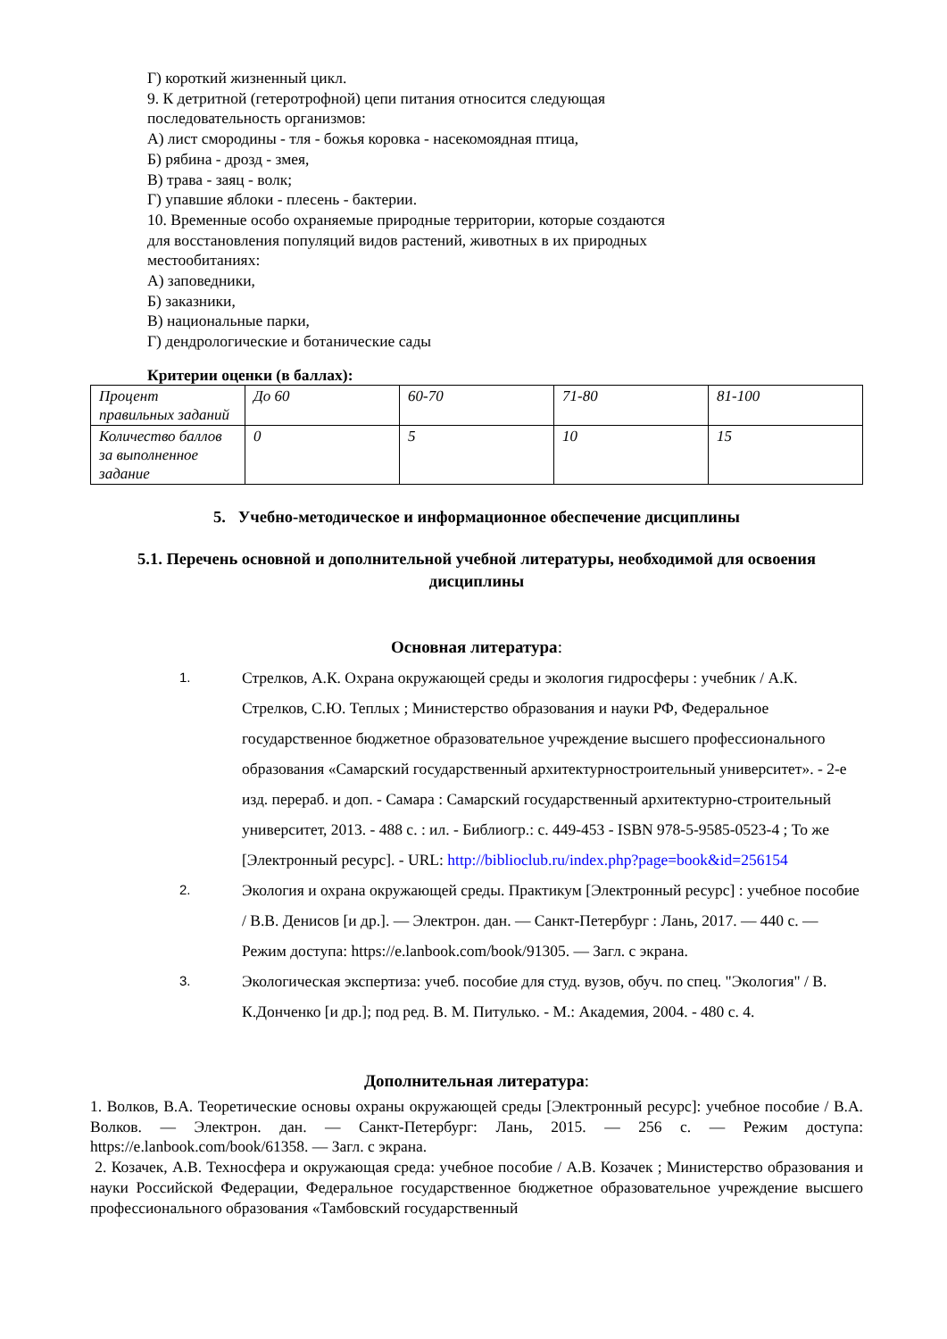Г) короткий жизненный цикл.
9. К детритной (гетеротрофной) цепи питания относится следующая
последовательность организмов:
А) лист смородины - тля - божья коровка - насекомоядная птица,
Б) рябина - дрозд - змея,
В) трава - заяц - волк;
Г) упавшие яблоки - плесень - бактерии.
10. Временные особо охраняемые природные территории, которые создаются
для восстановления популяций видов растений, животных в их природных
местообитаниях:
А) заповедники,
Б) заказники,
В) национальные парки,
Г) дендрологические и ботанические сады
Критерии оценки (в баллах):
| Процент правильных заданий | До 60 | 60-70 | 71-80 | 81-100 |
| Количество баллов за выполненное задание | 0 | 5 | 10 | 15 |
5. Учебно-методическое и информационное обеспечение дисциплины
5.1. Перечень основной и дополнительной учебной литературы, необходимой для освоения дисциплины
Основная литература:
1. Стрелков, А.К. Охрана окружающей среды и экология гидросферы : учебник / А.К. Стрелков, С.Ю. Теплых ; Министерство образования и науки РФ, Федеральное государственное бюджетное образовательное учреждение высшего профессионального образования «Самарский государственный архитектурностроительный университет». - 2-е изд. перераб. и доп. - Самара : Самарский государственный архитектурно-строительный университет, 2013. - 488 с. : ил. - Библиогр.: с. 449-453 - ISBN 978-5-9585-0523-4 ; То же [Электронный ресурс]. - URL: http://biblioclub.ru/index.php?page=book&id=256154
2. Экология и охрана окружающей среды. Практикум [Электронный ресурс] : учебное пособие / В.В. Денисов [и др.]. — Электрон. дан. — Санкт-Петербург : Лань, 2017. — 440 с. — Режим доступа: https://e.lanbook.com/book/91305. — Загл. с экрана.
3. Экологическая экспертиза: учеб. пособие для студ. вузов, обуч. по спец. "Экология" / В. К.Донченко [и др.]; под ред. В. М. Питулько. - М.: Академия, 2004. - 480 с. 4.
Дополнительная литература:
1. Волков, В.А. Теоретические основы охраны окружающей среды [Электронный ресурс]: учебное пособие / В.А. Волков. — Электрон. дан. — Санкт-Петербург: Лань, 2015. — 256 с. — Режим доступа: https://e.lanbook.com/book/61358. — Загл. с экрана.
2. Козачек, А.В. Техносфера и окружающая среда: учебное пособие / А.В. Козачек ; Министерство образования и науки Российской Федерации, Федеральное государственное бюджетное образовательное учреждение высшего профессионального образования «Тамбовский государственный